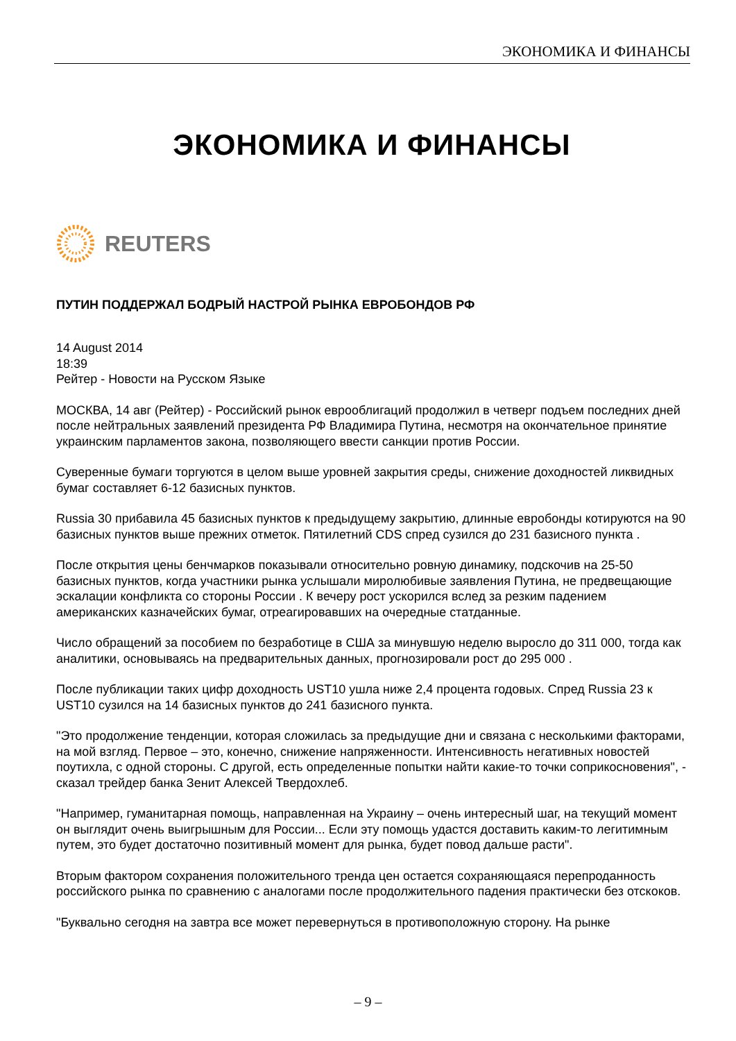ЭКОНОМИКА И ФИНАНСЫ
ЭКОНОМИКА И ФИНАНСЫ
REUTERS
ПУТИН ПОДДЕРЖАЛ БОДРЫЙ НАСТРОЙ РЫНКА ЕВРОБОНДОВ РФ
14 August 2014
18:39
Рейтер - Новости на Русском Языке
МОСКВА, 14 авг (Рейтер) - Российский рынок еврооблигаций продолжил в четверг подъем последних дней после нейтральных заявлений президента РФ Владимира Путина, несмотря на окончательное принятие украинским парламентов закона, позволяющего ввести санкции против России.
Суверенные бумаги торгуются в целом выше уровней закрытия среды, снижение доходностей ликвидных бумаг составляет 6-12 базисных пунктов.
Russia 30 прибавила 45 базисных пунктов к предыдущему закрытию, длинные евробонды котируются на 90 базисных пунктов выше прежних отметок. Пятилетний CDS спред сузился до 231 базисного пункта .
После открытия цены бенчмарков показывали относительно ровную динамику, подскочив на 25-50 базисных пунктов, когда участники рынка услышали миролюбивые заявления Путина, не предвещающие эскалации конфликта со стороны России . К вечеру рост ускорился вслед за резким падением американских казначейских бумаг, отреагировавших на очередные статданные.
Число обращений за пособием по безработице в США за минувшую неделю выросло до 311 000, тогда как аналитики, основываясь на предварительных данных, прогнозировали рост до 295 000 .
После публикации таких цифр доходность UST10 ушла ниже 2,4 процента годовых. Спред Russia 23 к UST10 сузился на 14 базисных пунктов до 241 базисного пункта.
"Это продолжение тенденции, которая сложилась за предыдущие дни и связана с несколькими факторами, на мой взгляд. Первое – это, конечно, снижение напряженности. Интенсивность негативных новостей поутихла, с одной стороны. С другой, есть определенные попытки найти какие-то точки соприкосновения", - сказал трейдер банка Зенит Алексей Твердохлеб.
"Например, гуманитарная помощь, направленная на Украину – очень интересный шаг, на текущий момент он выглядит очень выигрышным для России... Если эту помощь удастся доставить каким-то легитимным путем, это будет достаточно позитивный момент для рынка, будет повод дальше расти".
Вторым фактором сохранения положительного тренда цен остается сохраняющаяся перепроданность российского рынка по сравнению с аналогами после продолжительного падения практически без отскоков.
"Буквально сегодня на завтра все может перевернуться в противоположную сторону. На рынке
– 9 –